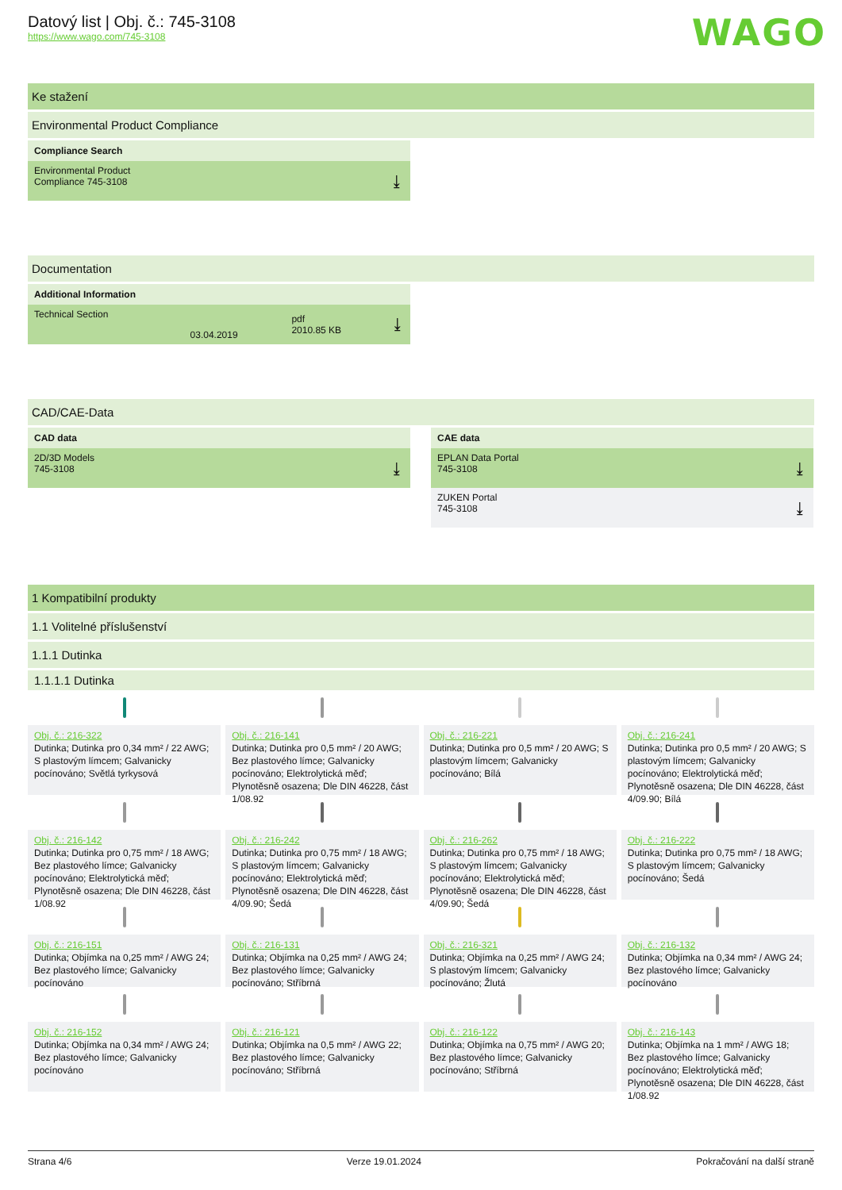WAGO
Datový list | Obj. č.: 745-3108
https://www.wago.com/745-3108
Ke stažení
Environmental Product Compliance
Compliance Search
Environmental Product
Compliance 745-3108
⤓
Documentation
Additional Information
| Technical Section | 03.04.2019 | pdf 2010.85 KB | ⤓ |
CAD/CAE-Data
CAD data
2D/3D Models
745-3108
⤓
CAE data
EPLAN Data Portal
745-3108
⤓
ZUKEN Portal
745-3108
⤓
1 Kompatibilní produkty
1.1 Volitelné příslušenství
1.1.1 Dutinka
1.1.1.1 Dutinka
Obj. č.: 216-322
Dutinka; Dutinka pro 0,34 mm² / 22 AWG; S plastovým límcem; Galvanicky pocínováno; Světlá tyrkysová
Obj. č.: 216-141
Dutinka; Dutinka pro 0,5 mm² / 20 AWG; Bez plastového límce; Galvanicky pocínováno; Elektrolytická měď; Plynotěsně osazena; Dle DIN 46228, část 1/08.92
Obj. č.: 216-221
Dutinka; Dutinka pro 0,5 mm² / 20 AWG; S plastovým límcem; Galvanicky pocínováno; Bílá
Obj. č.: 216-241
Dutinka; Dutinka pro 0,5 mm² / 20 AWG; S plastovým límcem; Galvanicky pocínováno; Elektrolytická měď; Plynotěsně osazena; Dle DIN 46228, část 4/09.90; Bílá
Obj. č.: 216-142
Dutinka; Dutinka pro 0,75 mm² / 18 AWG; Bez plastového límce; Galvanicky pocínováno; Elektrolytická měď; Plynotěsně osazena; Dle DIN 46228, část 1/08.92
Obj. č.: 216-242
Dutinka; Dutinka pro 0,75 mm² / 18 AWG; S plastovým límcem; Galvanicky pocínováno; Elektrolytická měď; Plynotěsně osazena; Dle DIN 46228, část 4/09.90; Šedá
Obj. č.: 216-262
Dutinka; Dutinka pro 0,75 mm² / 18 AWG; S plastovým límcem; Galvanicky pocínováno; Elektrolytická měď; Plynotěsně osazena; Dle DIN 46228, část 4/09.90; Šedá
Obj. č.: 216-222
Dutinka; Dutinka pro 0,75 mm² / 18 AWG; S plastovým límcem; Galvanicky pocínováno; Šedá
Obj. č.: 216-151
Dutinka; Objímka na 0,25 mm² / AWG 24; Bez plastového límce; Galvanicky pocínováno
Obj. č.: 216-131
Dutinka; Objímka na 0,25 mm² / AWG 24; Bez plastového límce; Galvanicky pocínováno; Stříbrná
Obj. č.: 216-321
Dutinka; Objímka na 0,25 mm² / AWG 24; S plastovým límcem; Galvanicky pocínováno; Žlutá
Obj. č.: 216-132
Dutinka; Objímka na 0,34 mm² / AWG 24; Bez plastového límce; Galvanicky pocínováno
Obj. č.: 216-152
Dutinka; Objímka na 0,34 mm² / AWG 24; Bez plastového límce; Galvanicky pocínováno
Obj. č.: 216-121
Dutinka; Objímka na 0,5 mm² / AWG 22; Bez plastového límce; Galvanicky pocínováno; Stříbrná
Obj. č.: 216-122
Dutinka; Objímka na 0,75 mm² / AWG 20; Bez plastového límce; Galvanicky pocínováno; Stříbrná
Obj. č.: 216-143
Dutinka; Objímka na 1 mm² / AWG 18; Bez plastového límce; Galvanicky pocínováno; Elektrolytická měď; Plynotěsně osazena; Dle DIN 46228, část 1/08.92
Strana 4/6 Verze 19.01.2024 Pokračování na další straně